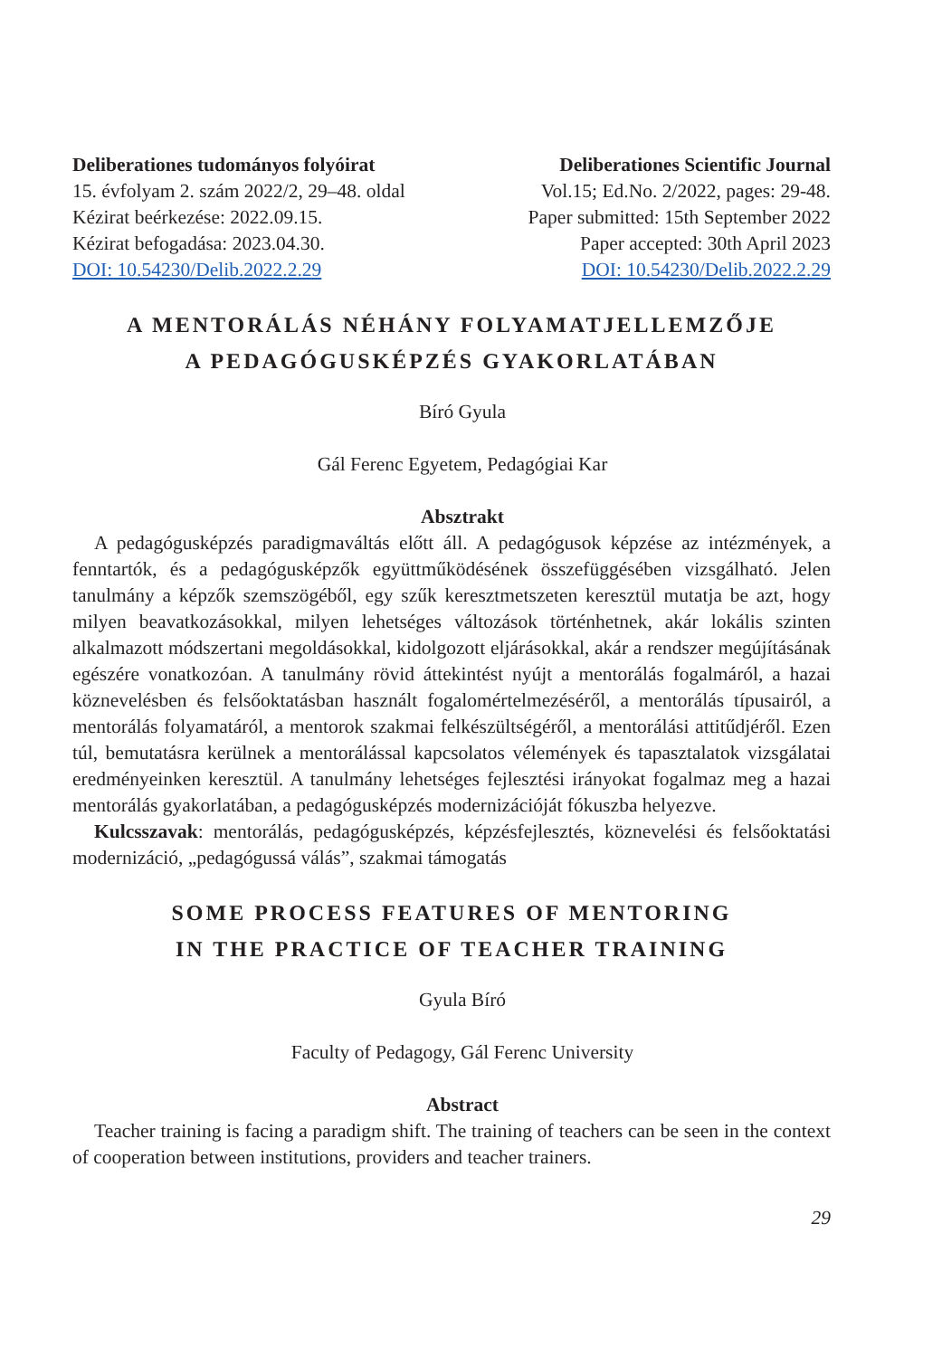Deliberationes tudományos folyóirat
15. évfolyam 2. szám 2022/2, 29–48. oldal
Kézirat beérkezése: 2022.09.15.
Kézirat befogadása: 2023.04.30.
DOI: 10.54230/Delib.2022.2.29
Deliberationes Scientific Journal
Vol.15; Ed.No. 2/2022, pages: 29-48.
Paper submitted: 15th September 2022
Paper accepted: 30th April 2023
DOI: 10.54230/Delib.2022.2.29
A MENTORÁLÁS NÉHÁNY FOLYAMATJELLEMZŐJE
A PEDAGÓGUSKÉPZÉS GYAKORLATÁBAN
Bíró Gyula
Gál Ferenc Egyetem, Pedagógiai Kar
Absztrakt
A pedagógusképzés paradigmaváltás előtt áll. A pedagógusok képzése az intézmények, a fenntartók, és a pedagógusképzők együttműködésének összefüggésében vizsgálható. Jelen tanulmány a képzők szemszögéből, egy szűk keresztmetszeten keresztül mutatja be azt, hogy milyen beavatkozásokkal, milyen lehetséges változások történhetnek, akár lokális szinten alkalmazott módszertani megoldásokkal, kidolgozott eljárásokkal, akár a rendszer megújításának egészére vonatkozóan. A tanulmány rövid áttekintést nyújt a mentorálás fogalmáról, a hazai köznevelésben és felsőoktatásban használt fogalomértelmezéséről, a mentorálás típusairól, a mentorálás folyamatáról, a mentorok szakmai felkészültségéről, a mentorálási attitűdjéről. Ezen túl, bemutatásra kerülnek a mentorálással kapcsolatos vélemények és tapasztalatok vizsgálatai eredményeinken keresztül. A tanulmány lehetséges fejlesztési irányokat fogalmaz meg a hazai mentorálás gyakorlatában, a pedagógusképzés modernizációját fókuszba helyezve.
Kulcsszavak: mentorálás, pedagógusképzés, képzésfejlesztés, köznevelési és felsőoktatási modernizáció, „pedagógussá válás”, szakmai támogatás
SOME PROCESS FEATURES OF MENTORING
IN THE PRACTICE OF TEACHER TRAINING
Gyula Bíró
Faculty of Pedagogy, Gál Ferenc University
Abstract
Teacher training is facing a paradigm shift. The training of teachers can be seen in the context of cooperation between institutions, providers and teacher trainers.
29